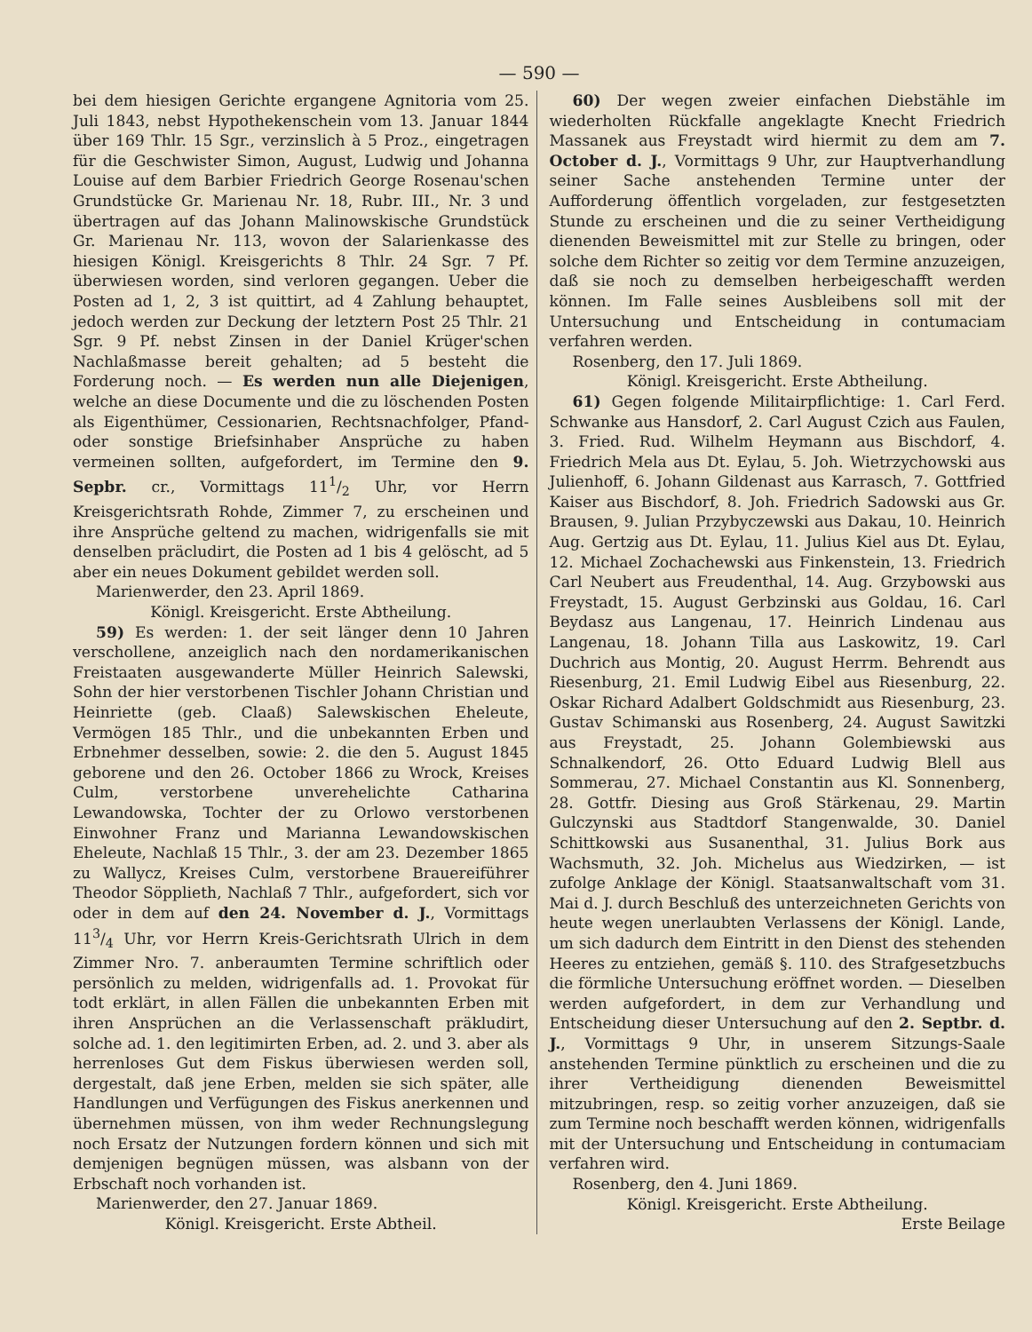— 590 —
bei dem hiesigen Gerichte ergangene Agnitoria vom 25. Juli 1843, nebst Hypothekenschein vom 13. Januar 1844 über 169 Thlr. 15 Sgr., verzinslich à 5 Proz., eingetragen für die Geschwister Simon, August, Ludwig und Johanna Louise auf dem Barbier Friedrich George Rosenau'schen Grundstücke Gr. Marienau Nr. 18, Rubr. III., Nr. 3 und übertragen auf das Johann Malinowskische Grundstück Gr. Marienau Nr. 113, wovon der Salarienkasse des hiesigen Königl. Kreisgerichts 8 Thlr. 24 Sgr. 7 Pf. überwiesen worden, sind verloren gegangen. Ueber die Posten ad 1, 2, 3 ist quittirt, ad 4 Zahlung behauptet, jedoch werden zur Deckung der letztern Post 25 Thlr. 21 Sgr. 9 Pf. nebst Zinsen in der Daniel Krüger'schen Nachlaßmasse bereit gehalten; ad 5 besteht die Forderung noch. — Es werden nun alle Diejenigen, welche an diese Documente und die zu löschenden Posten als Eigenthümer, Cessionarien, Rechtsnachfolger, Pfand- oder sonstige Briefsinhaber Ansprüche zu haben vermeinen sollten, aufgefordert, im Termine den 9. Sepbr. cr., Vormittags 111/2 Uhr, vor Herrn Kreisgerichtsrath Rohde, Zimmer 7, zu erscheinen und ihre Ansprüche geltend zu machen, widrigenfalls sie mit denselben präcludirt, die Posten ad 1 bis 4 gelöscht, ad 5 aber ein neues Dokument gebildet werden soll.
Marienwerder, den 23. April 1869.
Königl. Kreisgericht. Erste Abtheilung.
59) Es werden: 1. der seit länger denn 10 Jahren verschollene, anzeiglich nach den nordamerikanischen Freistaaten ausgewanderte Müller Heinrich Salewski, Sohn der hier verstorbenen Tischler Johann Christian und Heinriette (geb. Claaß) Salewskischen Eheleute, Vermögen 185 Thlr., und die unbekannten Erben und Erbnehmer desselben, sowie: 2. die den 5. August 1845 geborene und den 26. October 1866 zu Wrock, Kreises Culm, verstorbene unverehelichte Catharina Lewandowska, Tochter der zu Orlowo verstorbenen Einwohner Franz und Marianna Lewandowskischen Eheleute, Nachlaß 15 Thlr., 3. der am 23. Dezember 1865 zu Wallycz, Kreises Culm, verstorbene Brauereiführer Theodor Söpplieth, Nachlaß 7 Thlr., aufgefordert, sich vor oder in dem auf den 24. November d. J., Vormittags 113/4 Uhr, vor Herrn Kreis-Gerichtsrath Ulrich in dem Zimmer Nro. 7. anberaumten Termine schriftlich oder persönlich zu melden, widrigenfalls ad. 1. Provokat für todt erklärt, in allen Fällen die unbekannten Erben mit ihren Ansprüchen an die Verlassenschaft präkludirt, solche ad. 1. den legitimirten Erben, ad. 2. und 3. aber als herrenloses Gut dem Fiskus überwiesen werden soll, dergestalt, daß jene Erben, melden sie sich später, alle Handlungen und Verfügungen des Fiskus anerkennen und übernehmen müssen, von ihm weder Rechnungslegung noch Ersatz der Nutzungen fordern können und sich mit demjenigen begnügen müssen, was alsbann von der Erbschaft noch vorhanden ist.
Marienwerder, den 27. Januar 1869.
Königl. Kreisgericht. Erste Abtheil.
60) Der wegen zweier einfachen Diebstähle im wiederholten Rückfalle angeklagte Knecht Friedrich Massanek aus Freystadt wird hiermit zu dem am 7. October d. J., Vormittags 9 Uhr, zur Hauptverhandlung seiner Sache anstehenden Termine unter der Aufforderung öffentlich vorgeladen, zur festgesetzten Stunde zu erscheinen und die zu seiner Vertheidigung dienenden Beweismittel mit zur Stelle zu bringen, oder solche dem Richter so zeitig vor dem Termine anzuzeigen, daß sie noch zu demselben herbeigeschafft werden können. Im Falle seines Ausbleibens soll mit der Untersuchung und Entscheidung in contumaciam verfahren werden.
Rosenberg, den 17. Juli 1869.
Königl. Kreisgericht. Erste Abtheilung.
61) Gegen folgende Militairpflichtige: 1. Carl Ferd. Schwanke aus Hansdorf, 2. Carl August Czich aus Faulen, 3. Fried. Rud. Wilhelm Heymann aus Bischdorf, 4. Friedrich Mela aus Dt. Eylau, 5. Joh. Wietrzychowski aus Julienhoff, 6. Johann Gildenast aus Karrasch, 7. Gottfried Kaiser aus Bischdorf, 8. Joh. Friedrich Sadowski aus Gr. Brausen, 9. Julian Przybyczewski aus Dakau, 10. Heinrich Aug. Gertzig aus Dt. Eylau, 11. Julius Kiel aus Dt. Eylau, 12. Michael Zochachewski aus Finkenstein, 13. Friedrich Carl Neubert aus Freudenthal, 14. Aug. Grzybowski aus Freystadt, 15. August Gerbzinski aus Goldau, 16. Carl Beydasz aus Langenau, 17. Heinrich Lindenau aus Langenau, 18. Johann Tilla aus Laskowitz, 19. Carl Duchrich aus Montig, 20. August Herrm. Behrendt aus Riesenburg, 21. Emil Ludwig Eibel aus Riesenburg, 22. Oskar Richard Adalbert Goldschmidt aus Riesenburg, 23. Gustav Schimanski aus Rosenberg, 24. August Sawitzki aus Freystadt, 25. Johann Golembiewski aus Schnalkendorf, 26. Otto Eduard Ludwig Blell aus Sommerau, 27. Michael Constantin aus Kl. Sonnenberg, 28. Gottfr. Diesing aus Groß Stärkenau, 29. Martin Gulczynski aus Stadtdorf Stangenwalde, 30. Daniel Schittkowski aus Susanenthal, 31. Julius Bork aus Wachsmuth, 32. Joh. Michelus aus Wiedzirken, — ist zufolge Anklage der Königl. Staatsanwaltschaft vom 31. Mai d. J. durch Beschluß des unterzeichneten Gerichts von heute wegen unerlaubten Verlassens der Königl. Lande, um sich dadurch dem Eintritt in den Dienst des stehenden Heeres zu entziehen, gemäß §. 110. des Strafgesetzbuchs die förmliche Untersuchung eröffnet worden. — Dieselben werden aufgefordert, in dem zur Verhandlung und Entscheidung dieser Untersuchung auf den 2. Septbr. d. J., Vormittags 9 Uhr, in unserem Sitzungs-Saale anstehenden Termine pünktlich zu erscheinen und die zu ihrer Vertheidigung dienenden Beweismittel mitzubringen, resp. so zeitig vorher anzuzeigen, daß sie zum Termine noch beschafft werden können, widrigenfalls mit der Untersuchung und Entscheidung in contumaciam verfahren wird.
Rosenberg, den 4. Juni 1869.
Königl. Kreisgericht. Erste Abtheilung.
Erste Beilage